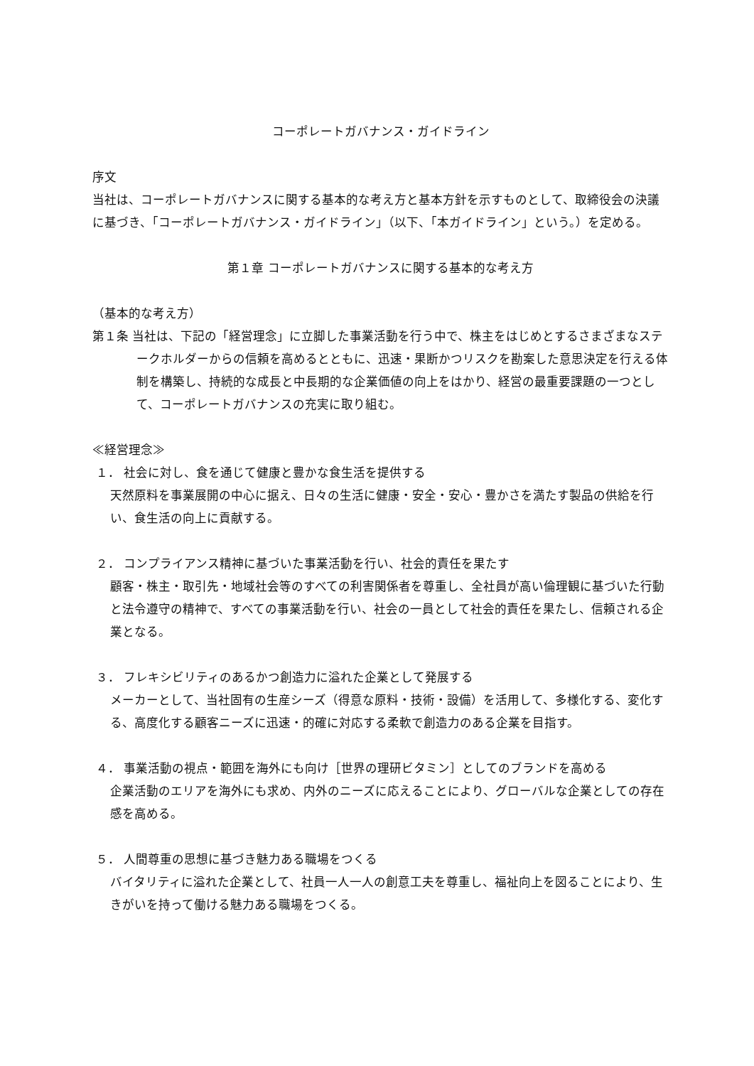コーポレートガバナンス・ガイドライン
序文
当社は、コーポレートガバナンスに関する基本的な考え方と基本方針を示すものとして、取締役会の決議に基づき、「コーポレートガバナンス・ガイドライン」（以下、「本ガイドライン」という。）を定める。
第１章 コーポレートガバナンスに関する基本的な考え方
（基本的な考え方）
第１条 当社は、下記の「経営理念」に立脚した事業活動を行う中で、株主をはじめとするさまざまなステークホルダーからの信頼を高めるとともに、迅速・果断かつリスクを勘案した意思決定を行える体制を構築し、持続的な成長と中長期的な企業価値の向上をはかり、経営の最重要課題の一つとして、コーポレートガバナンスの充実に取り組む。
≪経営理念≫
１． 社会に対し、食を通じて健康と豊かな食生活を提供する
天然原料を事業展開の中心に据え、日々の生活に健康・安全・安心・豊かさを満たす製品の供給を行い、食生活の向上に貢献する。
２． コンプライアンス精神に基づいた事業活動を行い、社会的責任を果たす
顧客・株主・取引先・地域社会等のすべての利害関係者を尊重し、全社員が高い倫理観に基づいた行動と法令遵守の精神で、すべての事業活動を行い、社会の一員として社会的責任を果たし、信頼される企業となる。
３． フレキシビリティのあるかつ創造力に溢れた企業として発展する
メーカーとして、当社固有の生産シーズ（得意な原料・技術・設備）を活用して、多様化する、変化する、高度化する顧客ニーズに迅速・的確に対応する柔軟で創造力のある企業を目指す。
４． 事業活動の視点・範囲を海外にも向け［世界の理研ビタミン］としてのブランドを高める
企業活動のエリアを海外にも求め、内外のニーズに応えることにより、グローバルな企業としての存在感を高める。
５． 人間尊重の思想に基づき魅力ある職場をつくる
バイタリティに溢れた企業として、社員一人一人の創意工夫を尊重し、福祉向上を図ることにより、生きがいを持って働ける魅力ある職場をつくる。